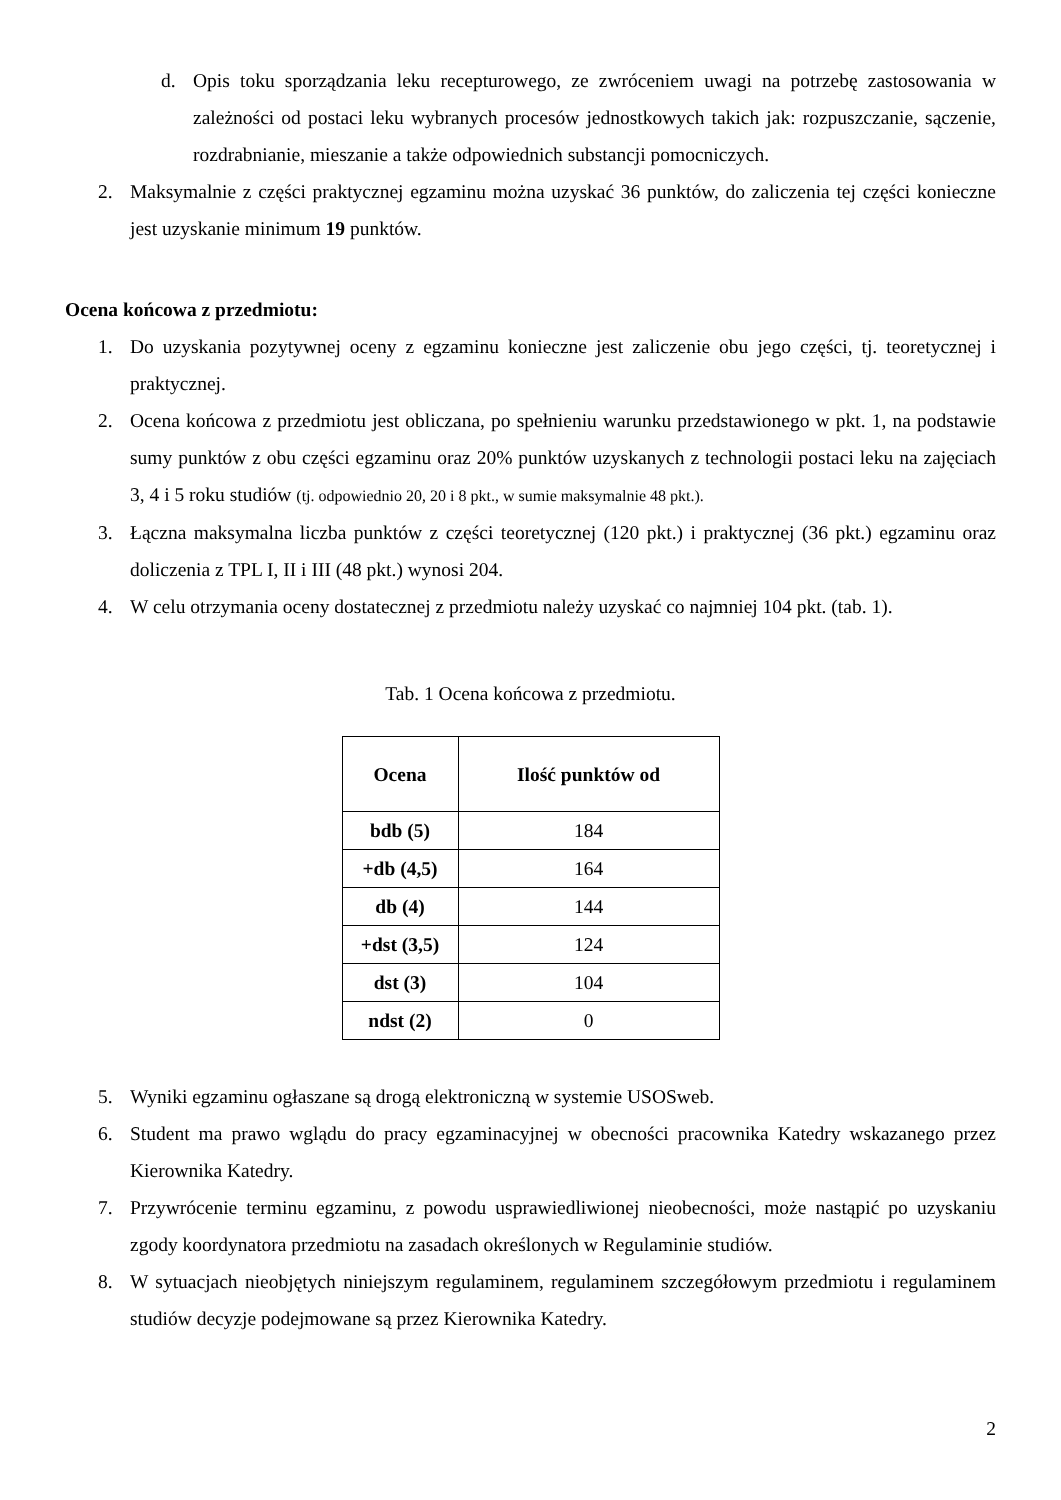d. Opis toku sporządzania leku recepturowego, ze zwróceniem uwagi na potrzebę zastosowania w zależności od postaci leku wybranych procesów jednostkowych takich jak: rozpuszczanie, sączenie, rozdrabnianie, mieszanie a także odpowiednich substancji pomocniczych.
2. Maksymalnie z części praktycznej egzaminu można uzyskać 36 punktów, do zaliczenia tej części konieczne jest uzyskanie minimum 19 punktów.
Ocena końcowa z przedmiotu:
1. Do uzyskania pozytywnej oceny z egzaminu konieczne jest zaliczenie obu jego części, tj. teoretycznej i praktycznej.
2. Ocena końcowa z przedmiotu jest obliczana, po spełnieniu warunku przedstawionego w pkt. 1, na podstawie sumy punktów z obu części egzaminu oraz 20% punktów uzyskanych z technologii postaci leku na zajęciach 3, 4 i 5 roku studiów (tj. odpowiednio 20, 20 i 8 pkt., w sumie maksymalnie 48 pkt.).
3. Łączna maksymalna liczba punktów z części teoretycznej (120 pkt.) i praktycznej (36 pkt.) egzaminu oraz doliczenia z TPL I, II i III (48 pkt.) wynosi 204.
4. W celu otrzymania oceny dostatecznej z przedmiotu należy uzyskać co najmniej 104 pkt. (tab. 1).
Tab. 1 Ocena końcowa z przedmiotu.
| Ocena | Ilość punktów od |
| --- | --- |
| bdb (5) | 184 |
| +db (4,5) | 164 |
| db (4) | 144 |
| +dst (3,5) | 124 |
| dst (3) | 104 |
| ndst (2) | 0 |
5. Wyniki egzaminu ogłaszane są drogą elektroniczną w systemie USOSweb.
6. Student ma prawo wglądu do pracy egzaminacyjnej w obecności pracownika Katedry wskazanego przez Kierownika Katedry.
7. Przywrócenie terminu egzaminu, z powodu usprawiedliwionej nieobecności, może nastąpić po uzyskaniu zgody koordynatora przedmiotu na zasadach określonych w Regulaminie studiów.
8. W sytuacjach nieobjętych niniejszym regulaminem, regulaminem szczegółowym przedmiotu i regulaminem studiów decyzje podejmowane są przez Kierownika Katedry.
2